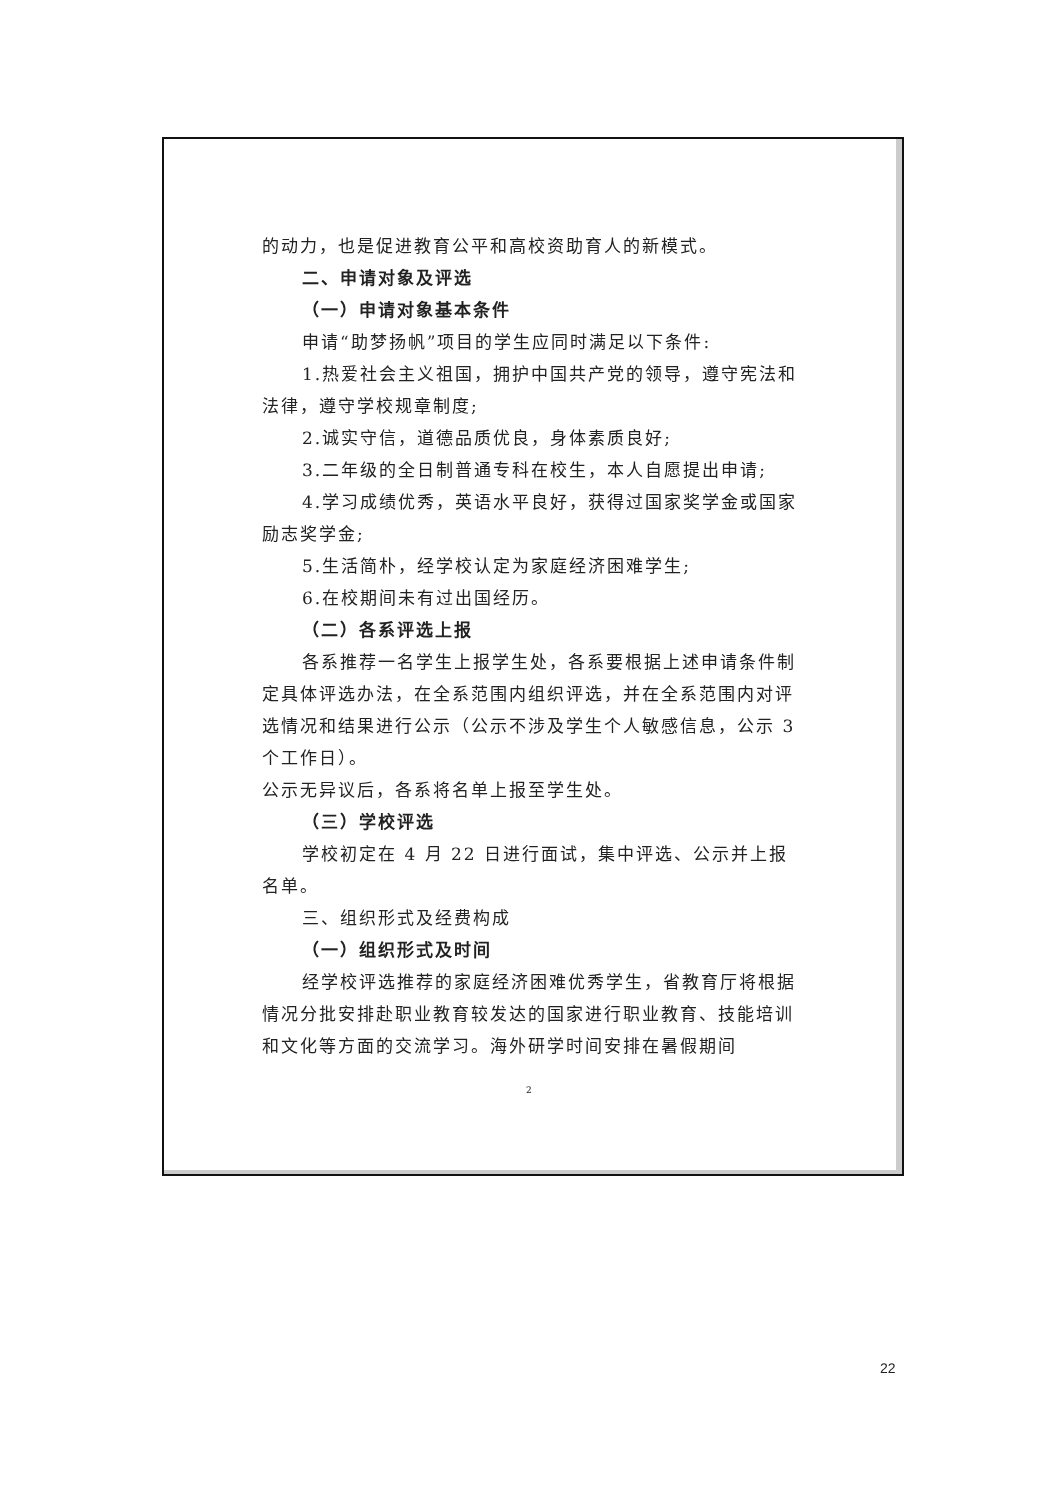的动力，也是促进教育公平和高校资助育人的新模式。
二、申请对象及评选
（一）申请对象基本条件
申请“助梦扬帆”项目的学生应同时满足以下条件:
1.热爱社会主义祖国，拥护中国共产党的领导，遵守宪法和法律，遵守学校规章制度;
2.诚实守信，道德品质优良，身体素质良好;
3.二年级的全日制普通专科在校生，本人自愿提出申请;
4.学习成绩优秀，英语水平良好，获得过国家奖学金或国家励志奖学金;
5.生活简朴，经学校认定为家庭经济困难学生;
6.在校期间未有过出国经历。
（二）各系评选上报
各系推荐一名学生上报学生处，各系要根据上述申请条件制定具体评选办法，在全系范围内组织评选，并在全系范围内对评选情况和结果进行公示（公示不涉及学生个人敏感信息，公示 3 个工作日）。
公示无异议后，各系将名单上报至学生处。
（三）学校评选
学校初定在 4 月 22 日进行面试，集中评选、公示并上报名单。
三、组织形式及经费构成
（一）组织形式及时间
经学校评选推荐的家庭经济困难优秀学生，省教育厅将根据情况分批安排赴职业教育较发达的国家进行职业教育、技能培训和文化等方面的交流学习。海外研学时间安排在暑假期间
2
22